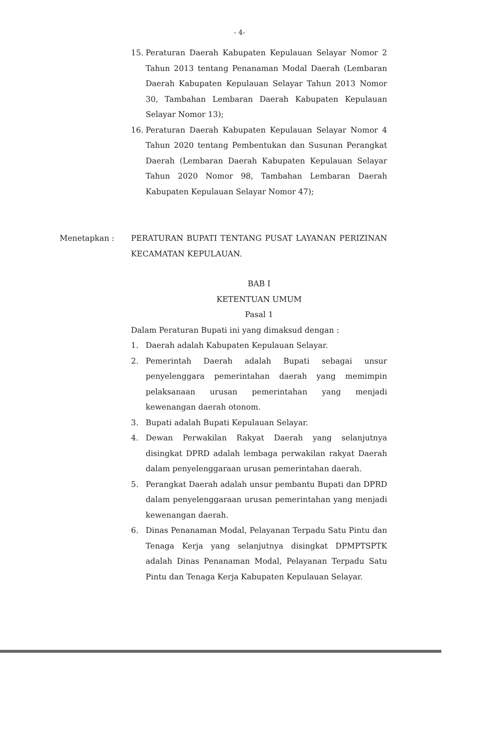- 4-
15. Peraturan Daerah Kabupaten Kepulauan Selayar Nomor 2 Tahun 2013 tentang Penanaman Modal Daerah (Lembaran Daerah Kabupaten Kepulauan Selayar Tahun 2013 Nomor 30, Tambahan Lembaran Daerah Kabupaten Kepulauan Selayar Nomor 13);
16. Peraturan Daerah Kabupaten Kepulauan Selayar Nomor 4 Tahun 2020 tentang Pembentukan dan Susunan Perangkat Daerah (Lembaran Daerah Kabupaten Kepulauan Selayar Tahun 2020 Nomor 98, Tambahan Lembaran Daerah Kabupaten Kepulauan Selayar Nomor 47);
Menetapkan : PERATURAN BUPATI TENTANG PUSAT LAYANAN PERIZINAN KECAMATAN KEPULAUAN.
BAB I
KETENTUAN UMUM
Pasal 1
Dalam Peraturan Bupati ini yang dimaksud dengan :
1. Daerah adalah Kabupaten Kepulauan Selayar.
2. Pemerintah Daerah adalah Bupati sebagai unsur penyelenggara pemerintahan daerah yang memimpin pelaksanaan urusan pemerintahan yang menjadi kewenangan daerah otonom.
3. Bupati adalah Bupati Kepulauan Selayar.
4. Dewan Perwakilan Rakyat Daerah yang selanjutnya disingkat DPRD adalah lembaga perwakilan rakyat Daerah dalam penyelenggaraan urusan pemerintahan daerah.
5. Perangkat Daerah adalah unsur pembantu Bupati dan DPRD dalam penyelenggaraan urusan pemerintahan yang menjadi kewenangan daerah.
6. Dinas Penanaman Modal, Pelayanan Terpadu Satu Pintu dan Tenaga Kerja yang selanjutnya disingkat DPMPTSPTK adalah Dinas Penanaman Modal, Pelayanan Terpadu Satu Pintu dan Tenaga Kerja Kabupaten Kepulauan Selayar.